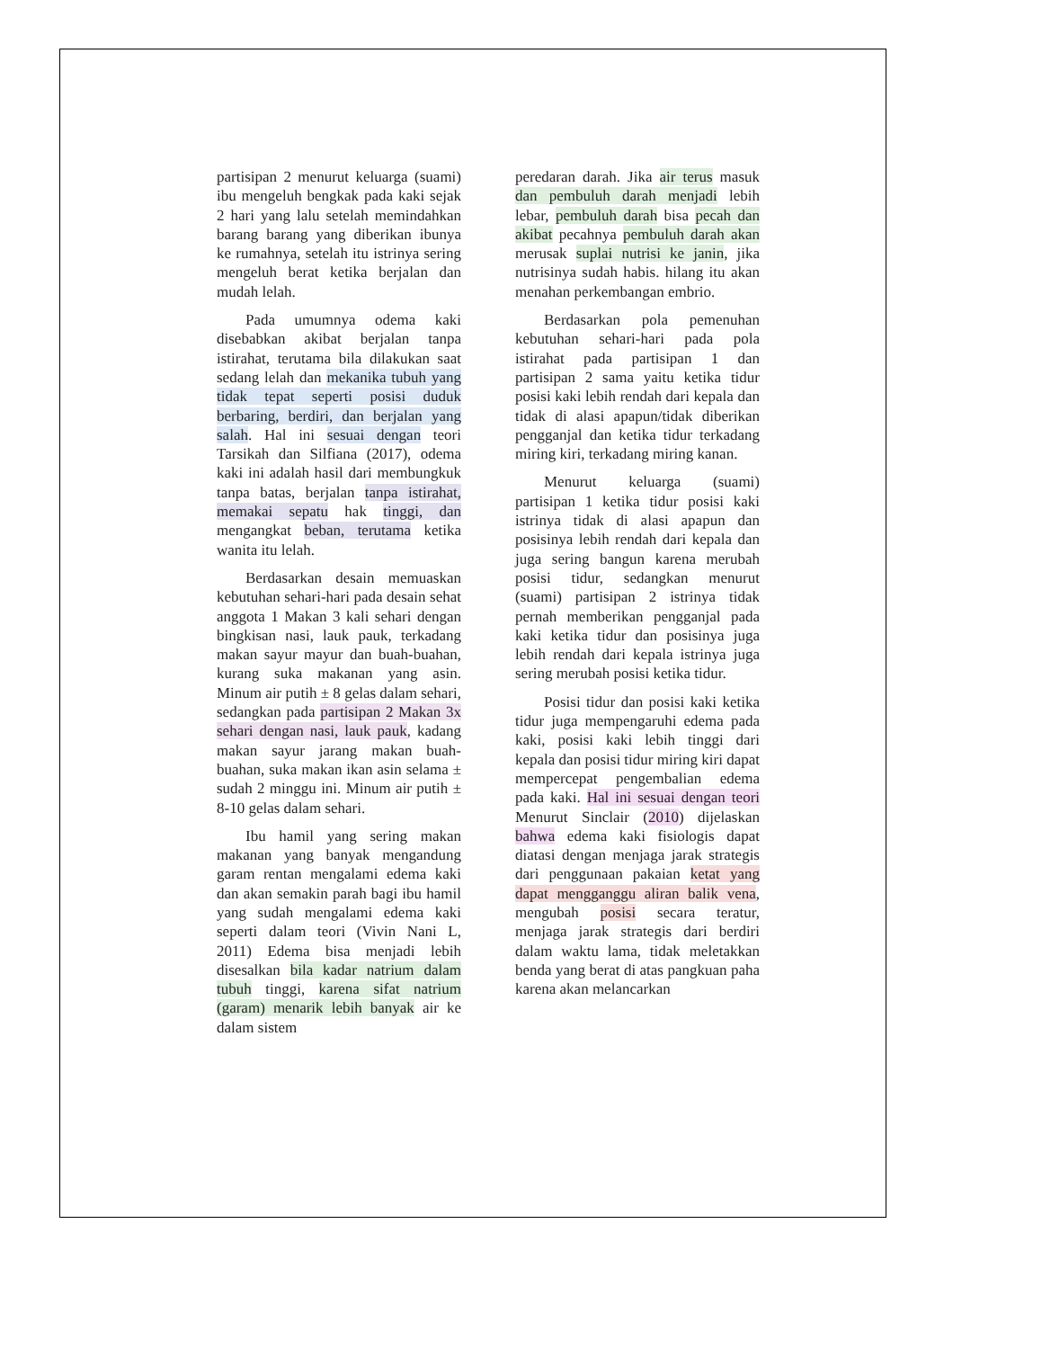partisipan 2 menurut keluarga (suami) ibu mengeluh bengkak pada kaki sejak 2 hari yang lalu setelah memindahkan barang barang yang diberikan ibunya ke rumahnya, setelah itu istrinya sering mengeluh berat ketika berjalan dan mudah lelah.
Pada umumnya odema kaki disebabkan akibat berjalan tanpa istirahat, terutama bila dilakukan saat sedang lelah dan mekanika tubuh yang tidak tepat seperti posisi duduk berbaring, berdiri, dan berjalan yang salah. Hal ini sesuai dengan teori Tarsikah dan Silfiana (2017), odema kaki ini adalah hasil dari membungkuk tanpa batas, berjalan tanpa istirahat, memakai sepatu hak tinggi, dan mengangkat beban, terutama ketika wanita itu lelah.
Berdasarkan desain memuaskan kebutuhan sehari-hari pada desain sehat anggota 1 Makan 3 kali sehari dengan bingkisan nasi, lauk pauk, terkadang makan sayur mayur dan buah-buahan, kurang suka makanan yang asin. Minum air putih ± 8 gelas dalam sehari, sedangkan pada partisipan 2 Makan 3x sehari dengan nasi, lauk pauk, kadang makan sayur jarang makan buah-buahan, suka makan ikan asin selama ± sudah 2 minggu ini. Minum air putih ± 8-10 gelas dalam sehari.
Ibu hamil yang sering makan makanan yang banyak mengandung garam rentan mengalami edema kaki dan akan semakin parah bagi ibu hamil yang sudah mengalami edema kaki seperti dalam teori (Vivin Nani L, 2011) Edema bisa menjadi lebih disesalkan bila kadar natrium dalam tubuh tinggi, karena sifat natrium (garam) menarik lebih banyak air ke dalam sistem
peredaran darah. Jika air terus masuk dan pembuluh darah menjadi lebih lebar, pembuluh darah bisa pecah dan akibat pecahnya pembuluh darah akan merusak suplai nutrisi ke janin, jika nutrisinya sudah habis. hilang itu akan menahan perkembangan embrio.
Berdasarkan pola pemenuhan kebutuhan sehari-hari pada pola istirahat pada partisipan 1 dan partisipan 2 sama yaitu ketika tidur posisi kaki lebih rendah dari kepala dan tidak di alasi apapun/tidak diberikan pengganjal dan ketika tidur terkadang miring kiri, terkadang miring kanan.
Menurut keluarga (suami) partisipan 1 ketika tidur posisi kaki istrinya tidak di alasi apapun dan posisinya lebih rendah dari kepala dan juga sering bangun karena merubah posisi tidur, sedangkan menurut (suami) partisipan 2 istrinya tidak pernah memberikan pengganjal pada kaki ketika tidur dan posisinya juga lebih rendah dari kepala istrinya juga sering merubah posisi ketika tidur.
Posisi tidur dan posisi kaki ketika tidur juga mempengaruhi edema pada kaki, posisi kaki lebih tinggi dari kepala dan posisi tidur miring kiri dapat mempercepat pengembalian edema pada kaki. Hal ini sesuai dengan teori Menurut Sinclair (2010) dijelaskan bahwa edema kaki fisiologis dapat diatasi dengan menjaga jarak strategis dari penggunaan pakaian ketat yang dapat mengganggu aliran balik vena, mengubah posisi secara teratur, menjaga jarak strategis dari berdiri dalam waktu lama, tidak meletakkan benda yang berat di atas pangkuan paha karena akan melancarkan